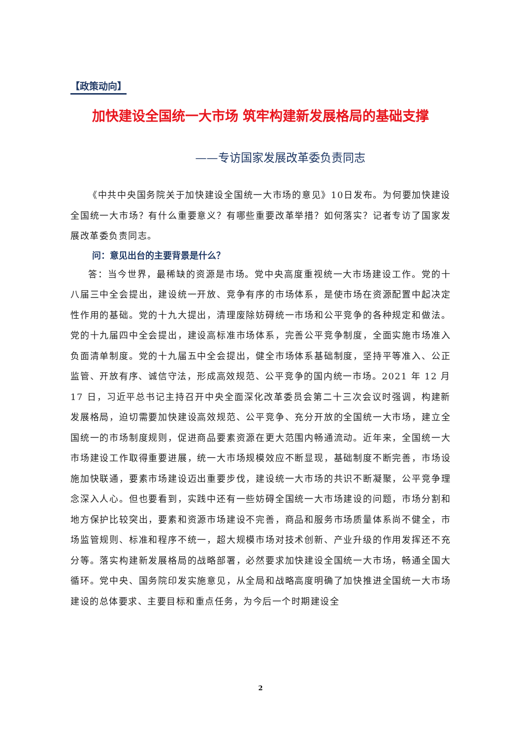【政策动向】
加快建设全国统一大市场 筑牢构建新发展格局的基础支撑
——专访国家发展改革委负责同志
《中共中央国务院关于加快建设全国统一大市场的意见》10日发布。为何要加快建设全国统一大市场？有什么重要意义？有哪些重要改革举措？如何落实？记者专访了国家发展改革委负责同志。
问：意见出台的主要背景是什么？
答：当今世界，最稀缺的资源是市场。党中央高度重视统一大市场建设工作。党的十八届三中全会提出，建设统一开放、竞争有序的市场体系，是使市场在资源配置中起决定性作用的基础。党的十九大提出，清理废除妨碍统一市场和公平竞争的各种规定和做法。党的十九届四中全会提出，建设高标准市场体系，完善公平竞争制度，全面实施市场准入负面清单制度。党的十九届五中全会提出，健全市场体系基础制度，坚持平等准入、公正监管、开放有序、诚信守法，形成高效规范、公平竞争的国内统一市场。2021 年 12 月 17 日，习近平总书记主持召开中央全面深化改革委员会第二十三次会议时强调，构建新发展格局，迫切需要加快建设高效规范、公平竞争、充分开放的全国统一大市场，建立全国统一的市场制度规则，促进商品要素资源在更大范围内畅通流动。近年来，全国统一大市场建设工作取得重要进展，统一大市场规模效应不断显现，基础制度不断完善，市场设施加快联通，要素市场建设迈出重要步伐，建设统一大市场的共识不断凝聚，公平竞争理念深入人心。但也要看到，实践中还有一些妨碍全国统一大市场建设的问题，市场分割和地方保护比较突出，要素和资源市场建设不完善，商品和服务市场质量体系尚不健全，市场监管规则、标准和程序不统一，超大规模市场对技术创新、产业升级的作用发挥还不充分等。落实构建新发展格局的战略部署，必然要求加快建设全国统一大市场，畅通全国大循环。党中央、国务院印发实施意见，从全局和战略高度明确了加快推进全国统一大市场建设的总体要求、主要目标和重点任务，为今后一个时期建设全
2